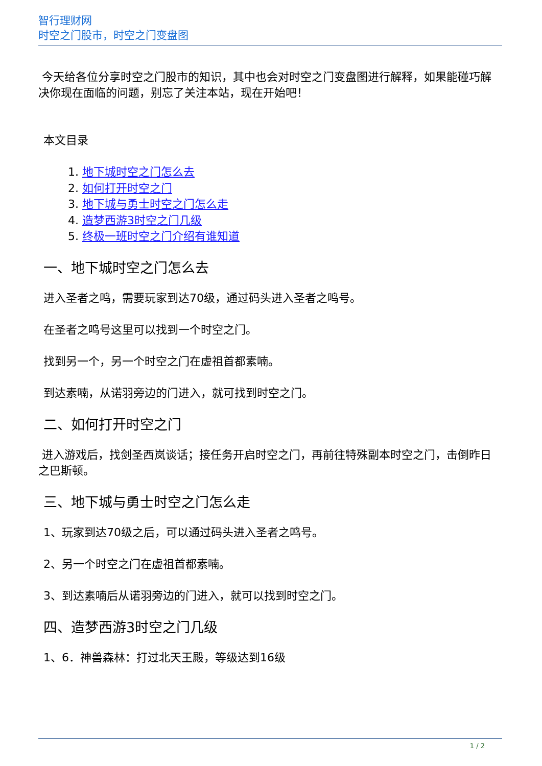智行理财网
时空之门股市，时空之门变盘图
今天给各位分享时空之门股市的知识，其中也会对时空之门变盘图进行解释，如果能碰巧解决你现在面临的问题，别忘了关注本站，现在开始吧！
本文目录
1. 地下城时空之门怎么去
2. 如何打开时空之门
3. 地下城与勇士时空之门怎么走
4. 造梦西游3时空之门几级
5. 终极一班时空之门介绍有谁知道
一、地下城时空之门怎么去
进入圣者之鸣，需要玩家到达70级，通过码头进入圣者之鸣号。
在圣者之鸣号这里可以找到一个时空之门。
找到另一个，另一个时空之门在虚祖首都素喃。
到达素喃，从诺羽旁边的门进入，就可找到时空之门。
二、如何打开时空之门
进入游戏后，找剑圣西岚谈话；接任务开启时空之门，再前往特殊副本时空之门，击倒昨日之巴斯顿。
三、地下城与勇士时空之门怎么走
1、玩家到达70级之后，可以通过码头进入圣者之鸣号。
2、另一个时空之门在虚祖首都素喃。
3、到达素喃后从诺羽旁边的门进入，就可以找到时空之门。
四、造梦西游3时空之门几级
1、6．神兽森林：打过北天王殿，等级达到16级
1 / 2